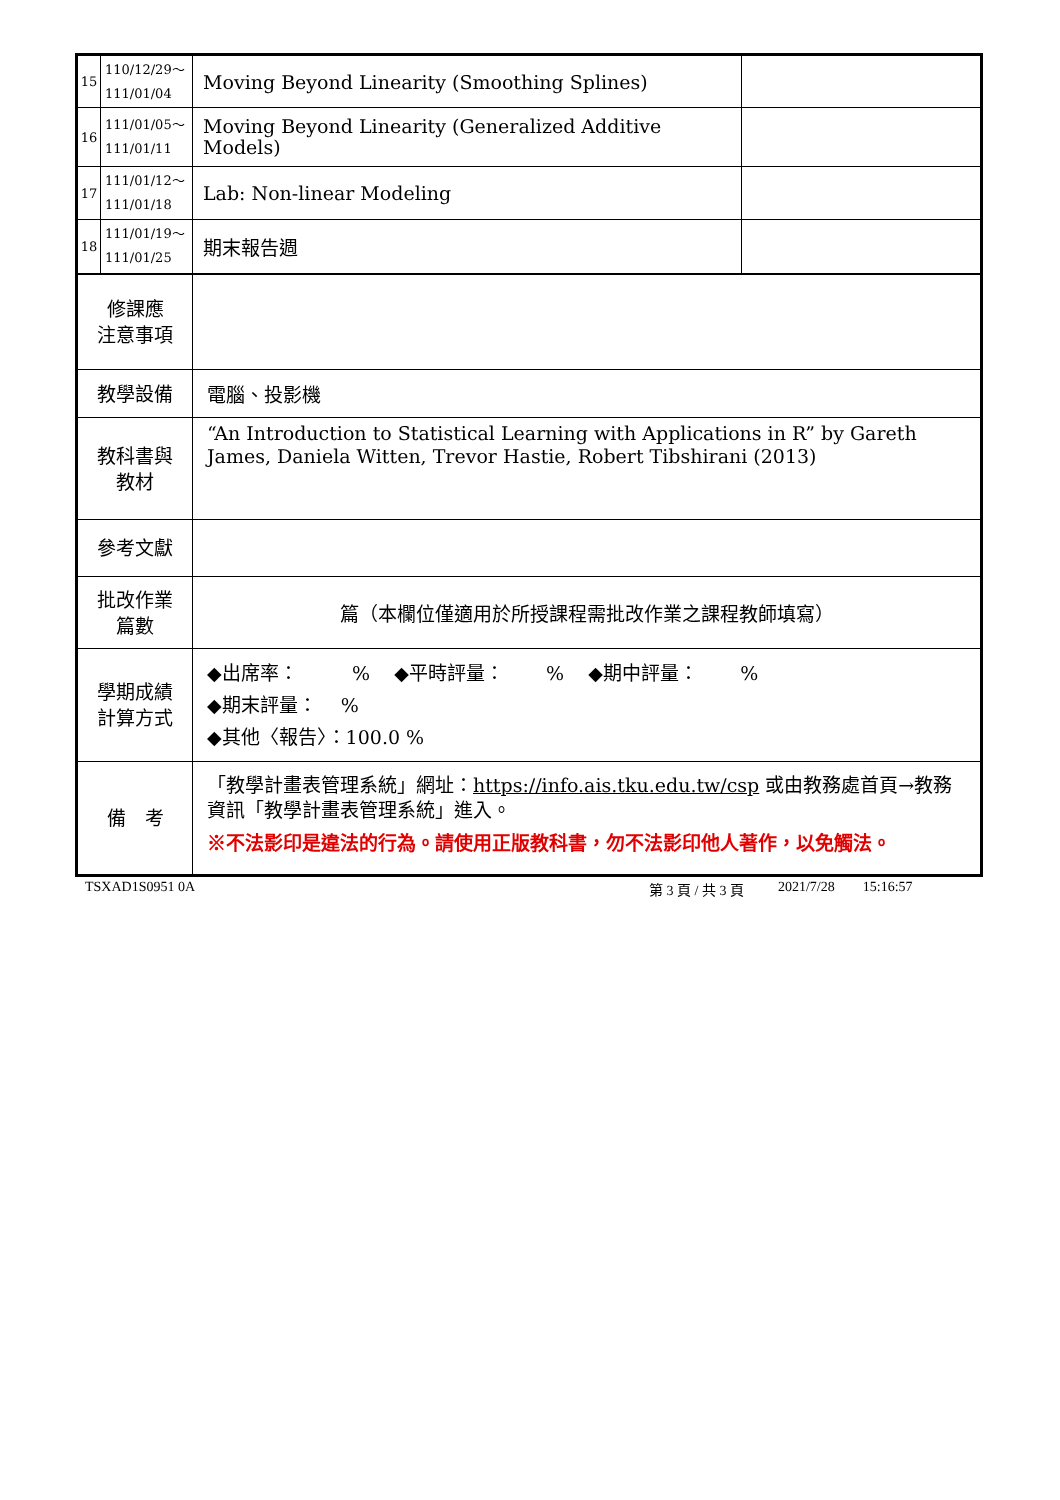| 15 | 110/12/29～ 111/01/04 | Moving Beyond Linearity (Smoothing Splines) | |
| 16 | 111/01/05～ 111/01/11 | Moving Beyond Linearity (Generalized Additive Models) | |
| 17 | 111/01/12～ 111/01/18 | Lab: Non-linear Modeling | |
| 18 | 111/01/19～ 111/01/25 | 期末報告週 | |
| 修課應 注意事項 | | | |
| 教學設備 | | 電腦、投影機 | |
| 教科書與 教材 | | “An Introduction to Statistical Learning with Applications in R” by Gareth James, Daniela Witten, Trevor Hastie, Robert Tibshirani (2013) | |
| 參考文獻 | | | |
| 批改作業 篇數 | | 篇（本欄位僅適用於所授課程需批改作業之課程教師填寫） | |
| 學期成績 計算方式 | | ◆出席率： % ◆平時評量： % ◆期中評量： % ◆期末評量： % ◆其他〈報告〉：100.0 % | |
| 備 考 | | 「教學計畫表管理系統」網址： https://info.ais.tku.edu.tw/csp 或由教務處首頁→教務資訊「教學計畫表管理系統」進入。 ※不法影印是違法的行為。請使用正版教科書，勿不法影印他人著作，以免觸法。 | |
TSXAD1S0951 0A 第 3 頁 / 共 3 頁 2021/7/28 15:16:57